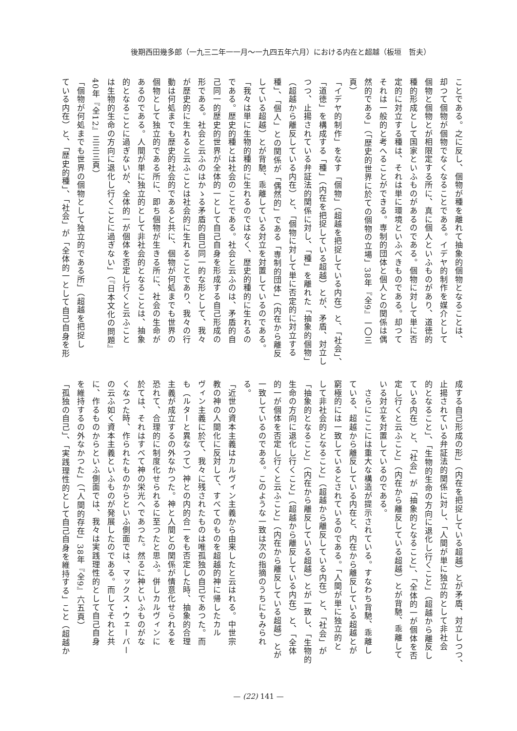後期西田幾多郎（一九三二年一一月～一九四五年六月）における内在と超越（板垣　哲夫）
ことである。之に反し、個物が種を離れて抽象的個物となることは、
却つて個物が個物でなくなることである。イデヤ的制作を媒介として
個物と個物とが相限定する所に、真に個人といふものがあり、道徳的
種的形成として国家といふものがあるのである。個物に対して単に否
定的に対立する種は、それは単に環境といふべきものである。却つて
それは一般的と考へることができる。専制的団体と個人との関係は偶
然的である」（「歴史的世界に於ての個物の立場」38年『全9』一〇三
頁）
「イデヤ的制作」をなす「個物」（超越を把捉している内在）と、「社会」、
「道徳」を構成する「種」（内在を把捉している超越）とが、矛盾、対立し
つつ、止揚されている弁証法的関係に対し、「種」を離れた「抽象的個物」
（超越から離反している内在）と、「個物に対して単に否定的に対立する
種」、「個人」との関係が「偶然的」である「専制的団体」（内在から離反
している超越）とが背馳、乖離している対立を対置しているのである。
「我々は単に生物的種的に生れるのではなく、歴史的種的に生れるの
である。歴史的種とは社会のことである。社会と云ふのは、矛盾的自
己同一的歴史的世界が全体的一として自己自身を形成する自己形成の
形である。社会と云ふのはかゝる矛盾的自己同一的な形として、我々
が歴史的に生れると云ふことは社会的に生れることであり、我々の行
動は何処までも歴史的社会的であると共に、個物が何処までも世界の
個物として独立的である所に、即ち個物が生きる所に、社会の生命が
あるのである。人間が単に独立的として非社会的となることは、抽象
的となることに過ぎないが、全体的一が個体を否定し行くと云ふこと
は生物的生命の方向に退化し行くことに過ぎない」（『日本文化の問題』
40年『全12』三三三頁）
「個物が何処までも世界の個物として独立的である所」（超越を把捉し
ている内在）と、「歴史的種」、「社会」が「全体的一として自己自身を形
成する自己形成の形」（内在を把捉している超越）とが矛盾、対立しつつ、
止揚されている弁証法的関係に対し、「人間が単に独立的として非社会
的となること」、「生物的生命の方向に退化し行くこと」（超越から離反し
ている内在）と、「社会」が「抽象的となること」、「全体的一が個体を否
定し行くと云ふこと」（内在から離反している超越）とが背馳、乖離して
いる対立を対置しているのである。
　さらにここには重大な構造が提示されている。すなわち背馳、乖離し
ている、超越から離反している内在と、内在から離反している超越とが
窮極的には一致しているとされているのである。「人間が単に独立的と
して非社会的となること」（超越から離反している内在）と、「社会」が
「抽象的となること」（内在から離反している超越）とが一致し、「生物的
生命の方向に退化し行くこと」（超越から離反している内在）と、「全体
的一が個体を否定し行くと云ふこと」（内在から離反している超越）とが
一致しているのである。このような一致は次の指摘のうちにもみられ
る。
「近世の資本主義はカルヴィン主義から由来したと云はれる。中世宗
教の神の人間化に反対して、すべてのものを超越的神に帰したカル
ヴィン主義に於て、我々に残されたものは唯孤独の自己であつた。而
も（ルターと異なつて）神との内的合一をも否定した時、抽象的合理
主義が成立するの外なかつた。神と人間との関係が情意化せられるを
恐れて、合理的に制度化せられるに至つたと思ふ。併しカルヴィンに
於ては、それはすべて神の栄光へであつた。然るに神といふものがな
くなつた時、作られたものからといふ側面では、マックス・ウェーバー
の云ふ如く資本主義といふものが発展したのである。而してそれと共
に、作るものからといふ側面では、我々は実践理性的として自己自身
を維持するの外なかつた」（「人間的存在」38年『全9』六五頁）
「孤独の自己」、「実践理性的として自己自身を維持する」こと（超越か
— (22) 141 —